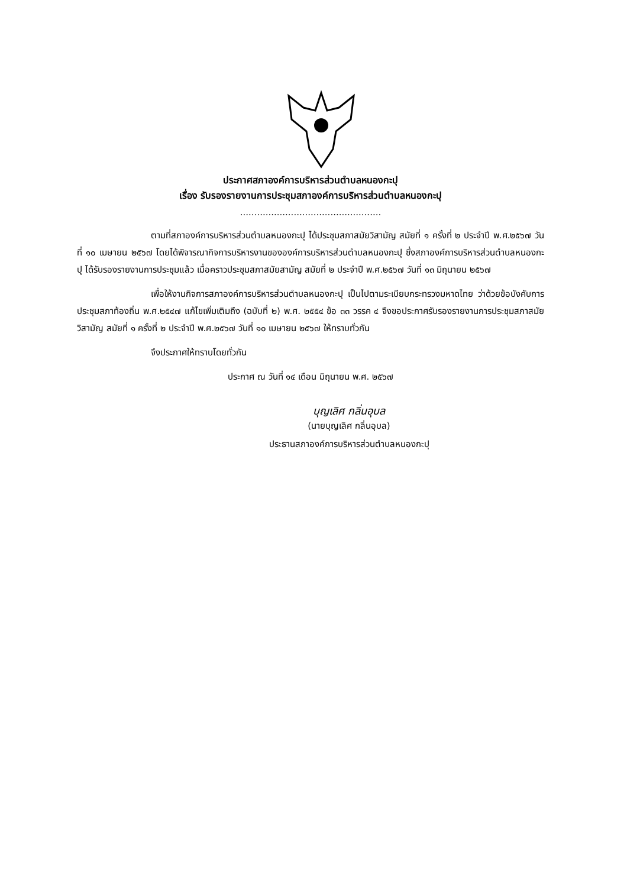ประกาศสภาองค์การบริหารส่วนตำบลหนองกะปุ
เรื่อง รับรองรายงานการประชุมสภาองค์การบริหารส่วนตำบลหนองกะปุ
..................................................
ตามที่สภาองค์การบริหารส่วนตำบลหนองกะปุ ได้ประชุมสภาสมัยวิสามัญ สมัยที่ ๑ ครั้งที่ ๒ ประจำปี พ.ศ.๒๕๖๗ วันที่ ๑๐ เมษายน ๒๕๖๗ โดยได้พิจารณากิจการบริหารงานขององค์การบริหารส่วนตำบลหนองกะปุ ซึ่งสภาองค์การบริหารส่วนตำบลหนองกะปุ ได้รับรองรายงานการประชุมแล้ว เมื่อคราวประชุมสภาสมัยสามัญ สมัยที่ ๒ ประจำปี พ.ศ.๒๕๖๗ วันที่ ๑๓ มิถุนายน ๒๕๖๗
เพื่อให้งานกิจการสภาองค์การบริหารส่วนตำบลหนองกะปุ เป็นไปตามระเบียบกระทรวงมหาดไทย ว่าด้วยข้อบังคับการประชุมสภาท้องถิ่น พ.ศ.๒๕๔๗ แก้ไขเพิ่มเติมถึง (ฉบับที่ ๒) พ.ศ. ๒๕๕๔ ข้อ ๓๓ วรรค ๔ จึงขอประกาศรับรองรายงานการประชุมสภาสมัยวิสามัญ สมัยที่ ๑ ครั้งที่ ๒ ประจำปี พ.ศ.๒๕๖๗ วันที่ ๑๐ เมษายน ๒๕๖๗ ให้ทราบทั่วกัน
จึงประกาศให้ทราบโดยทั่วกัน
ประกาศ ณ วันที่ ๑๔ เดือน มิถุนายน พ.ศ. ๒๕๖๗
บุญเลิศ กลิ่นอุบล
(นายบุญเลิศ กลิ่นอุบล)
ประธานสภาองค์การบริหารส่วนตำบลหนองกะปุ